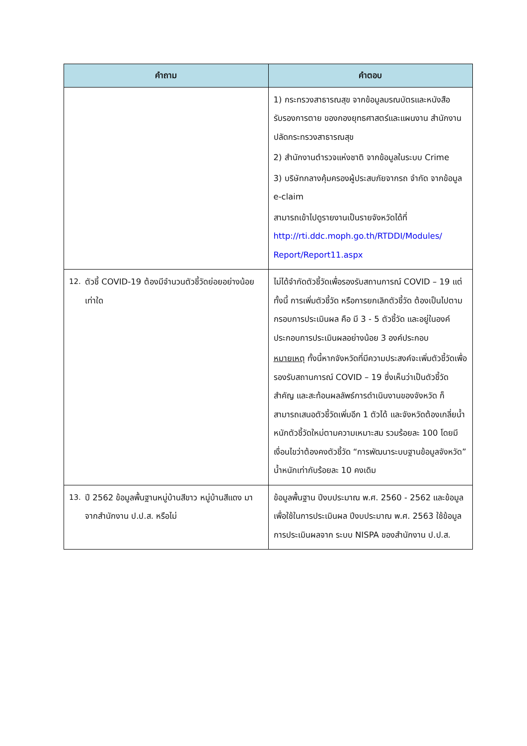| คำถาม | คำตอบ |
| --- | --- |
| | 1) กระทรวงสาธารณสุข จากข้อมูลมรณบัตรและหนังสือรับรองการตาย ของกองยุทธศาสตร์และแผนงาน สำนักงานปลัดกระทรวงสาธารณสุข 2) สำนักงานตำรวจแห่งชาติ จากข้อมูลในระบบ Crime 3) บริษัทกลางคุ้มครองผู้ประสบภัยจากรถ จำกัด จากข้อมูล e-claim สามารถเข้าไปดูรายงานเป็นรายจังหวัดได้ที่ http://rti.ddc.moph.go.th/RTDDI/Modules/ Report/Report11.aspx |
| 12. ตัวชี้ COVID-19 ต้องมีจำนวนตัวชี้วัดย่อยอย่างน้อยเท่าใด | ไม่ได้จำกัดตัวชี้วัดเพื่อรองรับสถานการณ์ COVID – 19 แต่ทั้งนี้ การเพิ่มตัวชี้วัด หรือการยกเลิกตัวชี้วัด ต้องเป็นไปตามกรอบการประเมินผล คือ มี 3 - 5 ตัวชี้วัด และอยู่ในองค์ประกอบการประเมินผลอย่างน้อย 3 องค์ประกอบ หมายเหตุ ทั้งนี้หากจังหวัดที่มีความประสงค์จะเพิ่มตัวชี้วัดเพื่อรองรับสถานการณ์ COVID – 19 ซึ่งเห็นว่าเป็นตัวชี้วัดสำคัญ และสะท้อนผลลัพธ์การดำเนินงานของจังหวัด ก็สามารถเสนอตัวชี้วัดเพิ่มอีก 1 ตัวได้ และจังหวัดต้องเกลี่ยน้ำหนักตัวชี้วัดใหม่ตามความเหมาะสม รวมร้อยละ 100 โดยมีเงื่อนไขว่าต้องคงตัวชี้วัด “การพัฒนาระบบฐานข้อมูลจังหวัด” น้ำหนักเท่ากับร้อยละ 10 คงเดิม |
| 13. ปี 2562 ข้อมูลพื้นฐานหมู่บ้านสีขาว หมู่บ้านสีแดง มาจากสำนักงาน ป.ป.ส. หรือไม่ | ข้อมูลพื้นฐาน ปีงบประมาณ พ.ศ. 2560 - 2562 และข้อมูลเพื่อใช้ในการประเมินผล ปีงบประมาณ พ.ศ. 2563 ใช้ข้อมูลการประเมินผลจาก ระบบ NISPA ของสำนักงาน ป.ป.ส. |